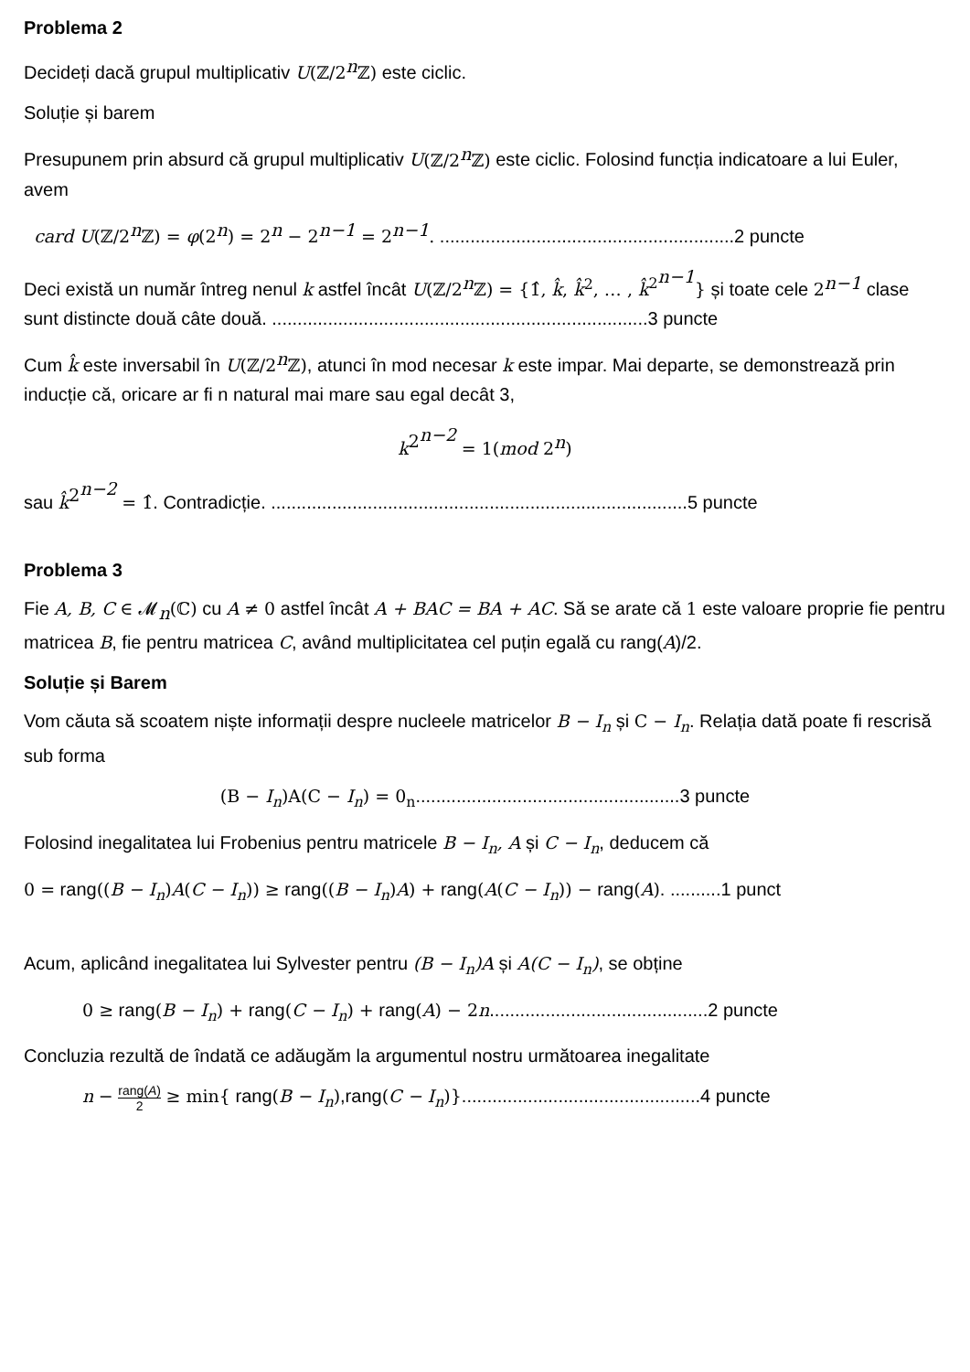Problema 2
Decideți dacă grupul multiplicativ U(ℤ/2<sup>n</sup>ℤ) este ciclic.
Soluție și barem
Presupunem prin absurd că grupul multiplicativ U(ℤ/2<sup>n</sup>ℤ) este ciclic. Folosind funcția indicatoare a lui Euler, avem
card U(ℤ/2<sup>n</sup>ℤ) = φ(2<sup>n</sup>) = 2<sup>n</sup> − 2<sup>n−1</sup> = 2<sup>n−1</sup>. ..........................................................2 puncte
Deci există un număr întreg nenul k astfel încât U(ℤ/2<sup>n</sup>ℤ) = {1̂, k̂, k̂<sup>2</sup>, … , k̂<sup>2<sup>n−1</sup></sup>} și toate cele 2<sup>n−1</sup> clase sunt distincte două câte două. ..........................................................................3 puncte
Cum k̂ este inversabil în U(ℤ/2<sup>n</sup>ℤ), atunci în mod necesar k este impar. Mai departe, se demonstrează prin inducție că, oricare ar fi n natural mai mare sau egal decât 3,
k<sup>2<sup>n−2</sup></sup> = 1(mod 2<sup>n</sup>)
sau k̂<sup>2<sup>n−2</sup></sup> = 1̂. Contradicție. ..................................................................................5 puncte
Problema 3
Fie A, B, C ∈ 𝓜<sub>n</sub>(ℂ) cu A ≠ 0 astfel încât A + BAC = BA + AC. Să se arate că 1 este valoare proprie fie pentru matricea B, fie pentru matricea C, având multiplicitatea cel puțin egală cu rang(A)/2.
Soluție și Barem
Vom căuta să scoatem niște informații despre nucleele matricelor B − I<sub>n</sub> și C − I<sub>n</sub>. Relația dată poate fi rescrisă sub forma
(B − I<sub>n</sub>)A(C − I<sub>n</sub>) = 0<sub>n</sub>....................................................3 puncte
Folosind inegalitatea lui Frobenius pentru matricele B − I<sub>n</sub>, A și C − I<sub>n</sub>, deducem că
0 = rang((B − I<sub>n</sub>)A(C − I<sub>n</sub>)) ≥ rang((B − I<sub>n</sub>)A) + rang(A(C − I<sub>n</sub>)) − rang(A). ..........1 punct
Acum, aplicând inegalitatea lui Sylvester pentru (B − I<sub>n</sub>)A și A(C − I<sub>n</sub>), se obține
0 ≥ rang(B − I<sub>n</sub>) + rang(C − I<sub>n</sub>) + rang(A) − 2n...........................................2 puncte
Concluzia rezultă de îndată ce adăugăm la argumentul nostru următoarea inegalitate
n − rang(A) 2 ≥ min{ rang(B − I<sub>n</sub>),rang(C − I<sub>n</sub>)}...............................................4 puncte